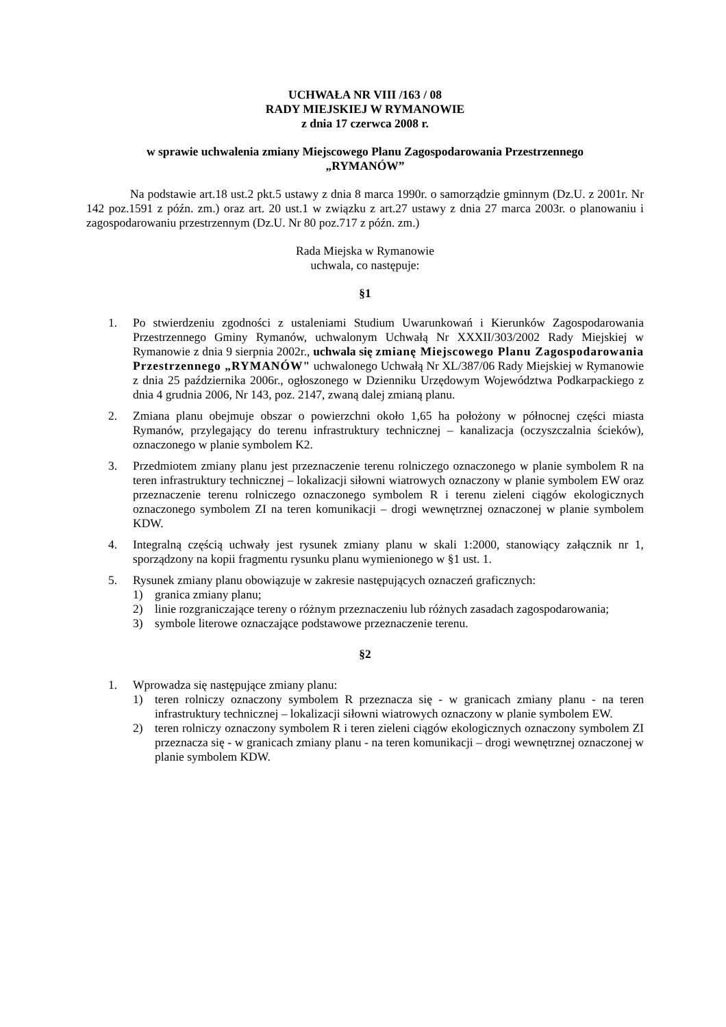UCHWAŁA NR VIII /163 / 08
RADY MIEJSKIEJ W RYMANOWIE
z dnia 17 czerwca 2008 r.
w sprawie uchwalenia zmiany Miejscowego Planu Zagospodarowania Przestrzennego
„RYMANÓW”
Na podstawie art.18 ust.2 pkt.5 ustawy z dnia 8 marca 1990r. o samorządzie gminnym (Dz.U. z 2001r. Nr 142 poz.1591 z późn. zm.) oraz art. 20 ust.1 w związku z art.27 ustawy z dnia 27 marca 2003r. o planowaniu i zagospodarowaniu przestrzennym (Dz.U. Nr 80 poz.717 z późn. zm.)
Rada Miejska w Rymanowie
uchwala, co następuje:
§1
1. Po stwierdzeniu zgodności z ustaleniami Studium Uwarunkowań i Kierunków Zagospodarowania Przestrzennego Gminy Rymanów, uchwalonym Uchwałą Nr XXXII/303/2002 Rady Miejskiej w Rymanowie z dnia 9 sierpnia 2002r., uchwala się zmianę Miejscowego Planu Zagospodarowania Przestrzennego „RYMANÓW" uchwalonego Uchwałą Nr XL/387/06 Rady Miejskiej w Rymanowie z dnia 25 października 2006r., ogłoszonego w Dzienniku Urzędowym Województwa Podkarpackiego z dnia 4 grudnia 2006, Nr 143, poz. 2147, zwaną dalej zmianą planu.
2. Zmiana planu obejmuje obszar o powierzchni około 1,65 ha położony w północnej części miasta Rymanów, przylegający do terenu infrastruktury technicznej – kanalizacja (oczyszczalnia ścieków), oznaczonego w planie symbolem K2.
3. Przedmiotem zmiany planu jest przeznaczenie terenu rolniczego oznaczonego w planie symbolem R na teren infrastruktury technicznej – lokalizacji siłowni wiatrowych oznaczony w planie symbolem EW oraz przeznaczenie terenu rolniczego oznaczonego symbolem R i terenu zieleni ciągów ekologicznych oznaczonego symbolem ZI na teren komunikacji – drogi wewnętrznej oznaczonej w planie symbolem KDW.
4. Integralną częścią uchwały jest rysunek zmiany planu w skali 1:2000, stanowiący załącznik nr 1, sporządzony na kopii fragmentu rysunku planu wymienionego w §1 ust. 1.
5. Rysunek zmiany planu obowiązuje w zakresie następujących oznaczeń graficznych:
1) granica zmiany planu;
2) linie rozgraniczające tereny o różnym przeznaczeniu lub różnych zasadach zagospodarowania;
3) symbole literowe oznaczające podstawowe przeznaczenie terenu.
§2
1. Wprowadza się następujące zmiany planu:
1) teren rolniczy oznaczony symbolem R przeznacza się - w granicach zmiany planu - na teren infrastruktury technicznej – lokalizacji siłowni wiatrowych oznaczony w planie symbolem EW.
2) teren rolniczy oznaczony symbolem R i teren zieleni ciągów ekologicznych oznaczony symbolem ZI przeznacza się - w granicach zmiany planu - na teren komunikacji – drogi wewnętrznej oznaczonej w planie symbolem KDW.